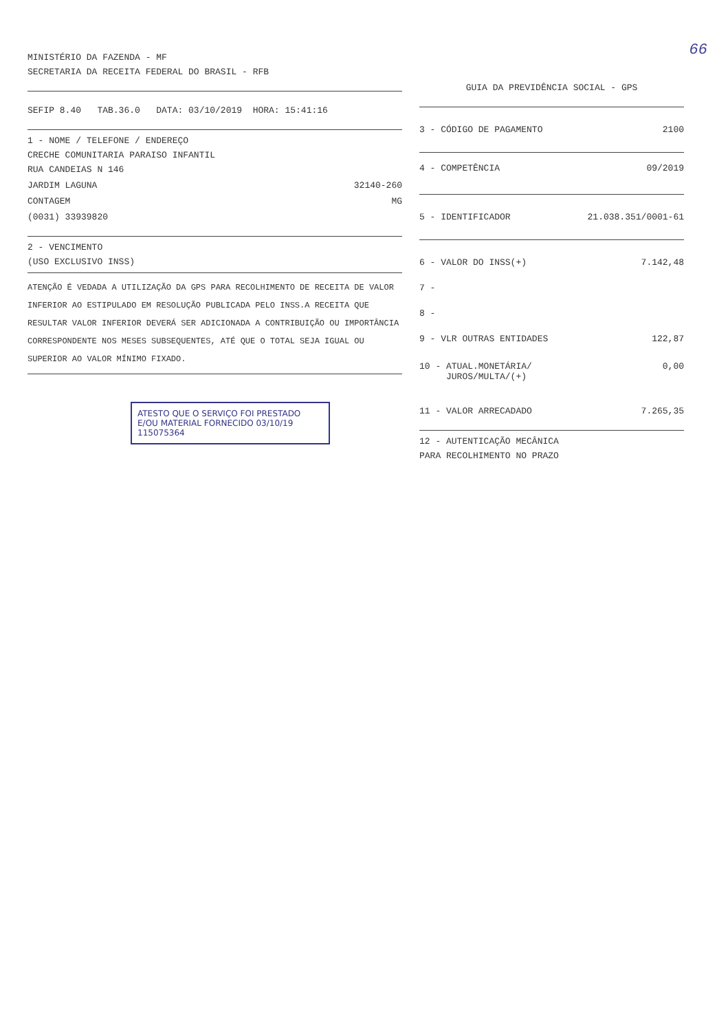66
MINISTÉRIO DA FAZENDA - MF
SECRETARIA DA RECEITA FEDERAL DO BRASIL - RFB
SEFIP 8.40 TAB.36.0 DATA: 03/10/2019 HORA: 15:41:16
1 - NOME / TELEFONE / ENDEREÇO
CRECHE COMUNITARIA PARAISO INFANTIL
RUA CANDEIAS N 146
JARDIM LAGUNA 32140-260
CONTAGEM MG
(0031) 33939820
2 - VENCIMENTO
(USO EXCLUSIVO INSS)
ATENÇÃO É VEDADA A UTILIZAÇÃO DA GPS PARA RECOLHIMENTO DE RECEITA DE VALOR INFERIOR AO ESTIPULADO EM RESOLUÇÃO PUBLICADA PELO INSS.A RECEITA QUE RESULTAR VALOR INFERIOR DEVERÁ SER ADICIONADA A CONTRIBUIÇÃO OU IMPORTÂNCIA CORRESPONDENTE NOS MESES SUBSEQUENTES, ATÉ QUE O TOTAL SEJA IGUAL OU SUPERIOR AO VALOR MÍNIMO FIXADO.
ATESTO QUE O SERVIÇO FOI PRESTADO E/OU MATERIAL FORNECIDO 03/10/19
1150753​64
GUIA DA PREVIDÊNCIA SOCIAL - GPS
3 - CÓDIGO DE PAGAMENTO 2100
4 - COMPETÊNCIA 09/2019
5 - IDENTIFICADOR 21.038.351/0001-61
6 - VALOR DO INSS(+) 7.142,48
7 -
8 -
9 - VLR OUTRAS ENTIDADES 122,87
10 - ATUAL.MONETÁRIA/
JUROS/MULTA/(+) 0,00
11 - VALOR ARRECADADO 7.265,35
12 - AUTENTICAÇÃO MECÂNICA
PARA RECOLHIMENTO NO PRAZO